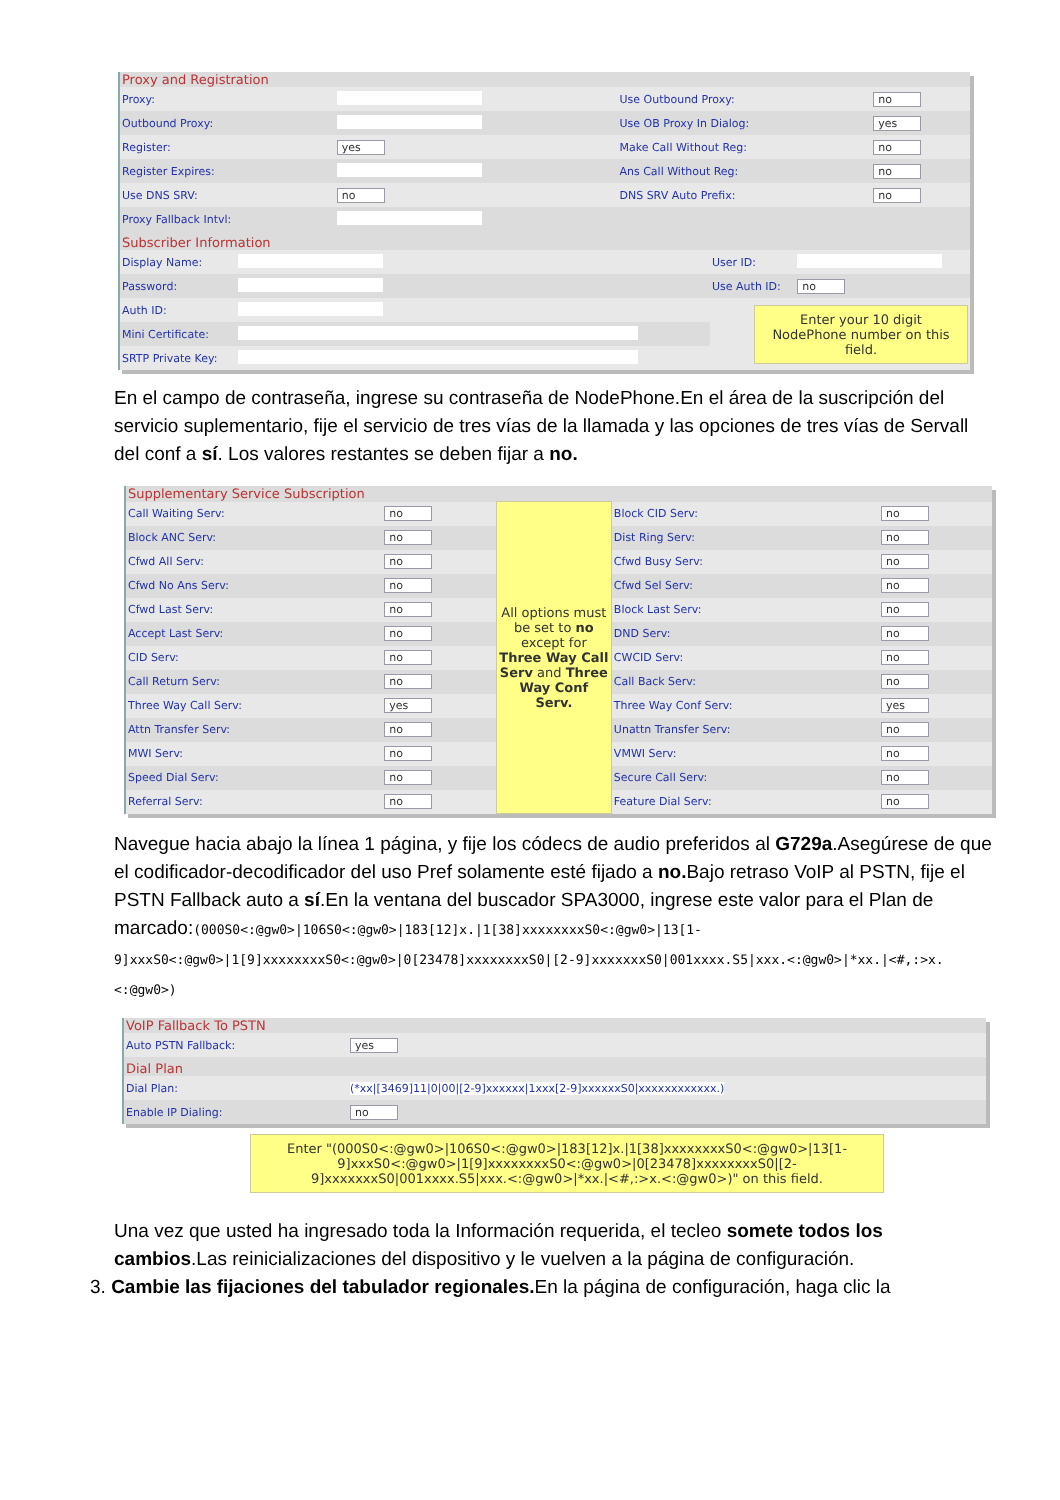Proxy and Registration
| Proxy: | | Use Outbound Proxy: | no |
| Outbound Proxy: | | Use OB Proxy In Dialog: | yes |
| Register: | yes | Make Call Without Reg: | no |
| Register Expires: | | Ans Call Without Reg: | no |
| Use DNS SRV: | no | DNS SRV Auto Prefix: | no |
| Proxy Fallback Intvl: | | | |
Subscriber Information
| Display Name: | | User ID: | |
| Password: | | Use Auth ID: | no |
| Auth ID: | | Enter your 10 digit NodePhone number on this field. | |
| Mini Certificate: | | | |
| SRTP Private Key: | | | |
En el campo de contraseña, ingrese su contraseña de NodePhone.En el área de la suscripción del servicio suplementario, fije el servicio de tres vías de la llamada y las opciones de tres vías de Servall del conf a sí. Los valores restantes se deben fijar a no.
Supplementary Service Subscription
| Call Waiting Serv: | no | All options must be set to no except for Three Way Call Serv and Three Way Conf Serv. | Block CID Serv: | no |
| Block ANC Serv: | no | | Dist Ring Serv: | no |
| Cfwd All Serv: | no | | Cfwd Busy Serv: | no |
| Cfwd No Ans Serv: | no | | Cfwd Sel Serv: | no |
| Cfwd Last Serv: | no | | Block Last Serv: | no |
| Accept Last Serv: | no | | DND Serv: | no |
| CID Serv: | no | | CWCID Serv: | no |
| Call Return Serv: | no | | Call Back Serv: | no |
| Three Way Call Serv: | yes | | Three Way Conf Serv: | yes |
| Attn Transfer Serv: | no | | Unattn Transfer Serv: | no |
| MWI Serv: | no | | VMWI Serv: | no |
| Speed Dial Serv: | no | | Secure Call Serv: | no |
| Referral Serv: | no | | Feature Dial Serv: | no |
Navegue hacia abajo la línea 1 página, y fije los códecs de audio preferidos al G729a.Asegúrese de que el codificador-decodificador del uso Pref solamente esté fijado a no. Bajo retraso VoIP al PSTN, fije el PSTN Fallback auto a sí.En la ventana del buscador SPA3000, ingrese este valor para el Plan de marcado:(000S0<:@gw0>|106S0<:@gw0>|183[12]x.|1[38]xxxxxxxxS0<:@gw0>|13[1-9]xxxS0<:@gw0>|1[9]xxxxxxxxS0<:@gw0>|0[23478]xxxxxxxxS0|[2-9]xxxxxxxS0|001xxxx.S5|xxx.<:@gw0>|*xx.|<#,:>x.<:@gw0>)
VoIP Fallback To PSTN
| Auto PSTN Fallback: | yes |
Dial Plan
| Dial Plan: | (*xx/[3469]11/0/00/[2-9]xxxxxx/1xxx[2-9]xxxxxxS0/xxxxxxxxxxxx.) |
| Enable IP Dialing: | no |
Enter "(000S0<:@gw0>|106S0<:@gw0>|183[12]x.|1[38]xxxxxxxxS0<:@gw0>|13[1-9]xxxS0<:@gw0>|1[9]xxxxxxxxS0<:@gw0>|0[23478]xxxxxxxxS0|[2-9]xxxxxxxS0|001xxxx.S5|xxx.<:@gw0>|*xx.|<#,:>x.<:@gw0>)" on this field.
Una vez que usted ha ingresado toda la Información requerida, el tecleo somete todos los cambios.Las reinicializaciones del dispositivo y le vuelven a la página de configuración.
3. Cambie las fijaciones del tabulador regionales. En la página de configuración, haga clic la